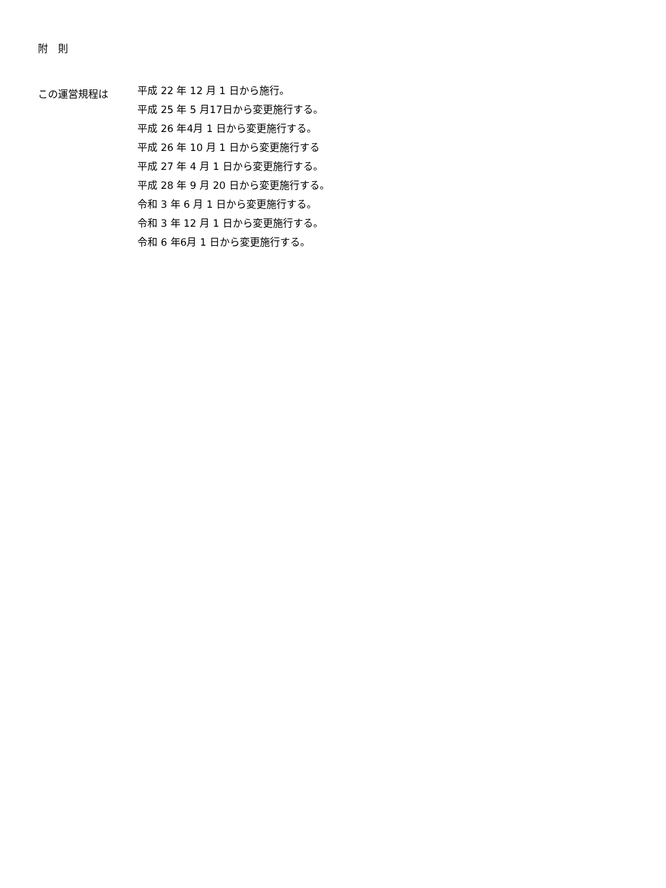附　則
この運営規程は
平成 22 年 12 月 1 日から施行。
平成 25 年 5 月17日から変更施行する。
平成 26 年4月 1 日から変更施行する。
平成 26 年 10 月 1 日から変更施行する
平成 27 年 4 月 1 日から変更施行する。
平成 28 年 9 月 20 日から変更施行する。
令和 3 年 6 月 1 日から変更施行する。
令和 3 年 12 月 1 日から変更施行する。
令和 6 年6月 1 日から変更施行する。